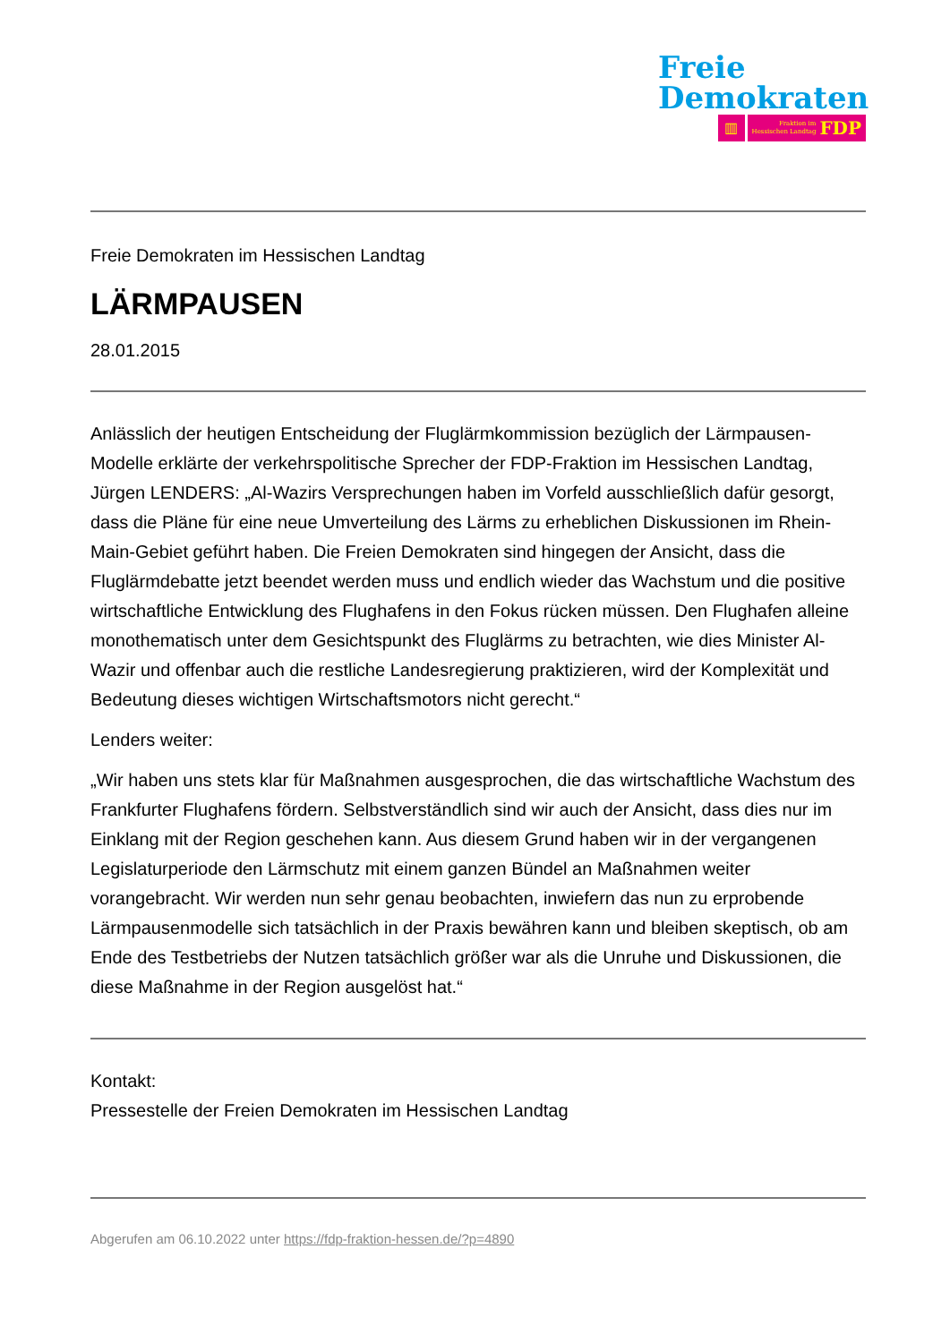Freie
Demokraten
▥
Fraktion im
Hessischen Landtag FDP
Freie Demokraten im Hessischen Landtag
LÄRMPAUSEN
28.01.2015
Anlässlich der heutigen Entscheidung der Fluglärmkommission bezüglich der Lärmpausen-Modelle erklärte der verkehrspolitische Sprecher der FDP-Fraktion im Hessischen Landtag, Jürgen LENDERS: „Al-Wazirs Versprechungen haben im Vorfeld ausschließlich dafür gesorgt, dass die Pläne für eine neue Umverteilung des Lärms zu erheblichen Diskussionen im Rhein-Main-Gebiet geführt haben. Die Freien Demokraten sind hingegen der Ansicht, dass die Fluglärmdebatte jetzt beendet werden muss und endlich wieder das Wachstum und die positive wirtschaftliche Entwicklung des Flughafens in den Fokus rücken müssen. Den Flughafen alleine monothematisch unter dem Gesichtspunkt des Fluglärms zu betrachten, wie dies Minister Al-Wazir und offenbar auch die restliche Landesregierung praktizieren, wird der Komplexität und Bedeutung dieses wichtigen Wirtschaftsmotors nicht gerecht.“
Lenders weiter:
„Wir haben uns stets klar für Maßnahmen ausgesprochen, die das wirtschaftliche Wachstum des Frankfurter Flughafens fördern. Selbstverständlich sind wir auch der Ansicht, dass dies nur im Einklang mit der Region geschehen kann. Aus diesem Grund haben wir in der vergangenen Legislaturperiode den Lärmschutz mit einem ganzen Bündel an Maßnahmen weiter vorangebracht. Wir werden nun sehr genau beobachten, inwiefern das nun zu erprobende Lärmpausenmodelle sich tatsächlich in der Praxis bewähren kann und bleiben skeptisch, ob am Ende des Testbetriebs der Nutzen tatsächlich größer war als die Unruhe und Diskussionen, die diese Maßnahme in der Region ausgelöst hat.“
Kontakt:
Pressestelle der Freien Demokraten im Hessischen Landtag
Abgerufen am 06.10.2022 unter https://fdp-fraktion-hessen.de/?p=4890